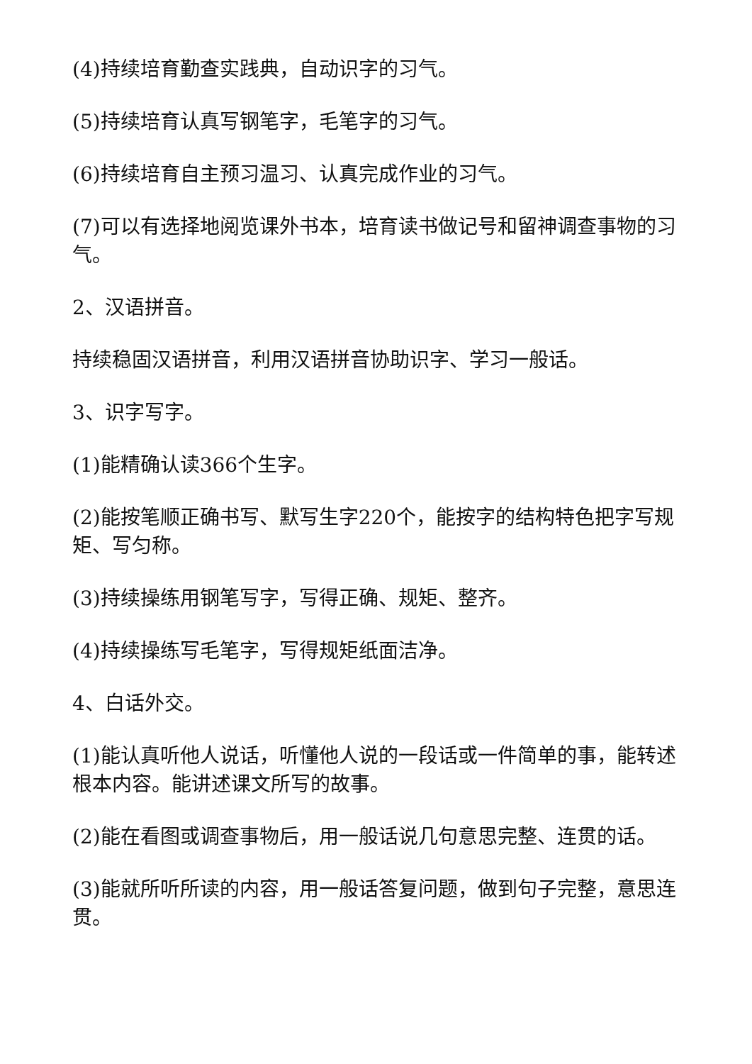(4)持续培育勤查实践典，自动识字的习气。
(5)持续培育认真写钢笔字，毛笔字的习气。
(6)持续培育自主预习温习、认真完成作业的习气。
(7)可以有选择地阅览课外书本，培育读书做记号和留神调查事物的习气。
2、汉语拼音。
持续稳固汉语拼音，利用汉语拼音协助识字、学习一般话。
3、识字写字。
(1)能精确认读366个生字。
(2)能按笔顺正确书写、默写生字220个，能按字的结构特色把字写规矩、写匀称。
(3)持续操练用钢笔写字，写得正确、规矩、整齐。
(4)持续操练写毛笔字，写得规矩纸面洁净。
4、白话外交。
(1)能认真听他人说话，听懂他人说的一段话或一件简单的事，能转述根本内容。能讲述课文所写的故事。
(2)能在看图或调查事物后，用一般话说几句意思完整、连贯的话。
(3)能就所听所读的内容，用一般话答复问题，做到句子完整，意思连贯。